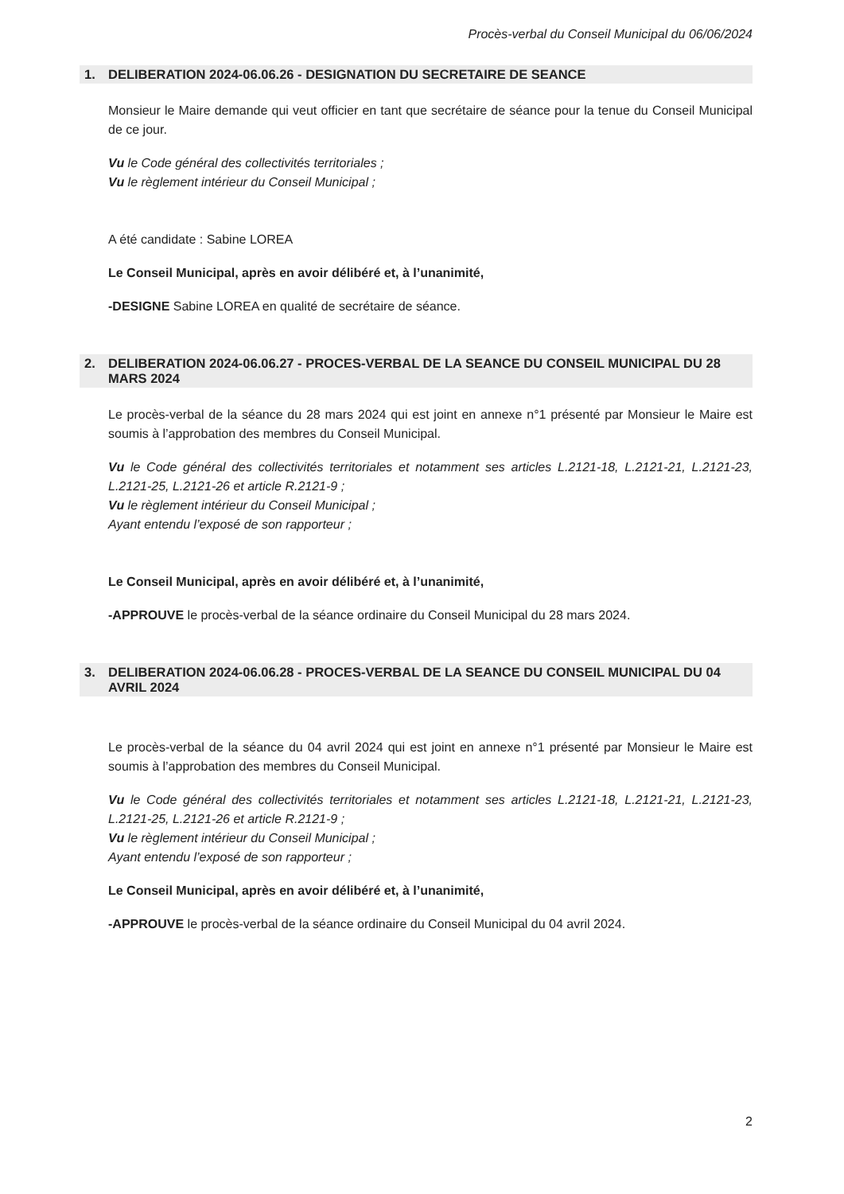Procès-verbal du Conseil Municipal du 06/06/2024
1. DELIBERATION 2024-06.06.26 - DESIGNATION DU SECRETAIRE DE SEANCE
Monsieur le Maire demande qui veut officier en tant que secrétaire de séance pour la tenue du Conseil Municipal de ce jour.
Vu le Code général des collectivités territoriales ;
Vu le règlement intérieur du Conseil Municipal ;
A été candidate : Sabine LOREA
Le Conseil Municipal, après en avoir délibéré et, à l’unanimité,
-DESIGNE Sabine LOREA en qualité de secrétaire de séance.
2. DELIBERATION 2024-06.06.27 - PROCES-VERBAL DE LA SEANCE DU CONSEIL MUNICIPAL DU 28 MARS 2024
Le procès-verbal de la séance du 28 mars 2024 qui est joint en annexe n°1 présenté par Monsieur le Maire est soumis à l’approbation des membres du Conseil Municipal.
Vu le Code général des collectivités territoriales et notamment ses articles L.2121-18, L.2121-21, L.2121-23, L.2121-25, L.2121-26 et article R.2121-9 ;
Vu le règlement intérieur du Conseil Municipal ;
Ayant entendu l’exposé de son rapporteur ;
Le Conseil Municipal, après en avoir délibéré et, à l’unanimité,
-APPROUVE le procès-verbal de la séance ordinaire du Conseil Municipal du 28 mars 2024.
3. DELIBERATION 2024-06.06.28 - PROCES-VERBAL DE LA SEANCE DU CONSEIL MUNICIPAL DU 04 AVRIL 2024
Le procès-verbal de la séance du 04 avril 2024 qui est joint en annexe n°1 présenté par Monsieur le Maire est soumis à l’approbation des membres du Conseil Municipal.
Vu le Code général des collectivités territoriales et notamment ses articles L.2121-18, L.2121-21, L.2121-23, L.2121-25, L.2121-26 et article R.2121-9 ;
Vu le règlement intérieur du Conseil Municipal ;
Ayant entendu l’exposé de son rapporteur ;
Le Conseil Municipal, après en avoir délibéré et, à l’unanimité,
-APPROUVE le procès-verbal de la séance ordinaire du Conseil Municipal du 04 avril 2024.
2